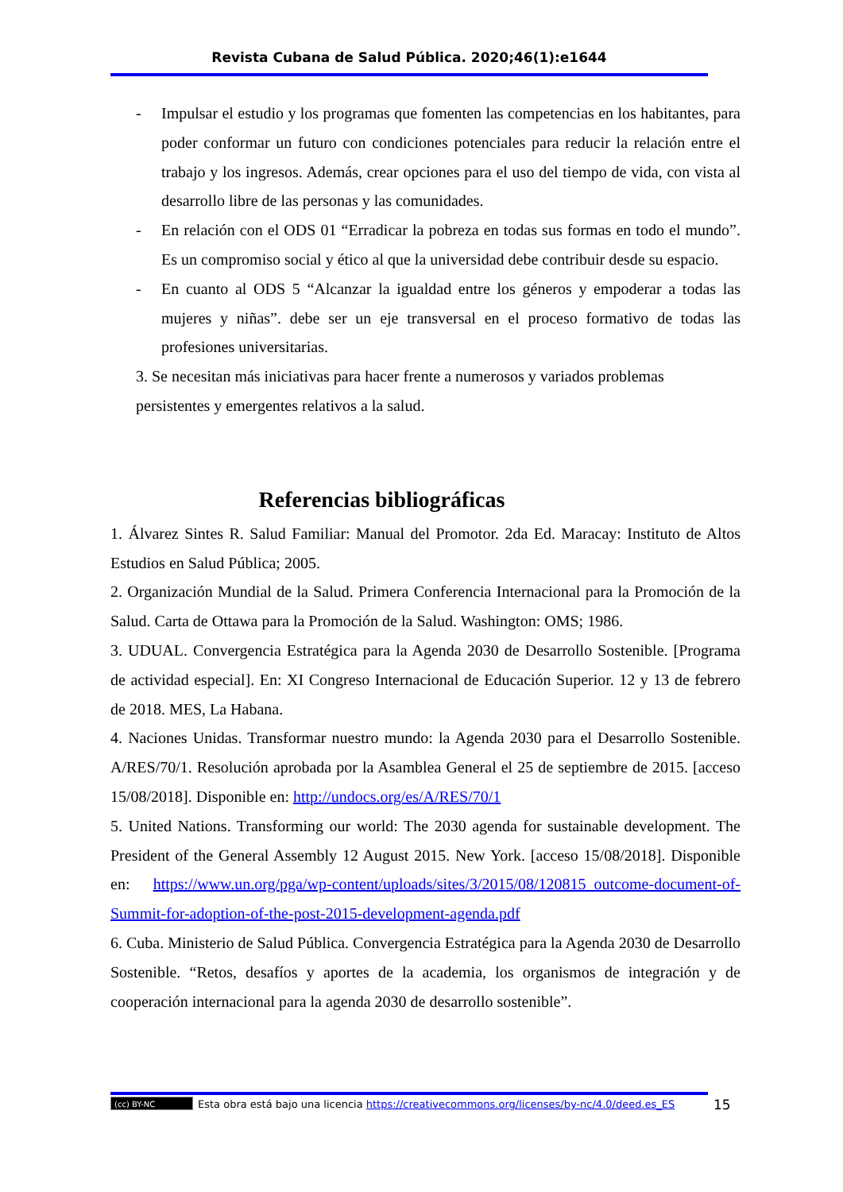Revista Cubana de Salud Pública. 2020;46(1):e1644
- Impulsar el estudio y los programas que fomenten las competencias en los habitantes, para poder conformar un futuro con condiciones potenciales para reducir la relación entre el trabajo y los ingresos. Además, crear opciones para el uso del tiempo de vida, con vista al desarrollo libre de las personas y las comunidades.
- En relación con el ODS 01 “Erradicar la pobreza en todas sus formas en todo el mundo”. Es un compromiso social y ético al que la universidad debe contribuir desde su espacio.
- En cuanto al ODS 5 “Alcanzar la igualdad entre los géneros y empoderar a todas las mujeres y niñas”. debe ser un eje transversal en el proceso formativo de todas las profesiones universitarias.
3. Se necesitan más iniciativas para hacer frente a numerosos y variados problemas
persistentes y emergentes relativos a la salud.
Referencias bibliográficas
1. Álvarez Sintes R. Salud Familiar: Manual del Promotor. 2da Ed. Maracay: Instituto de Altos Estudios en Salud Pública; 2005.
2. Organización Mundial de la Salud. Primera Conferencia Internacional para la Promoción de la Salud. Carta de Ottawa para la Promoción de la Salud. Washington: OMS; 1986.
3. UDUAL. Convergencia Estratégica para la Agenda 2030 de Desarrollo Sostenible. [Programa de actividad especial]. En: XI Congreso Internacional de Educación Superior. 12 y 13 de febrero de 2018. MES, La Habana.
4. Naciones Unidas. Transformar nuestro mundo: la Agenda 2030 para el Desarrollo Sostenible. A/RES/70/1. Resolución aprobada por la Asamblea General el 25 de septiembre de 2015. [acceso 15/08/2018]. Disponible en: http://undocs.org/es/A/RES/70/1
5. United Nations. Transforming our world: The 2030 agenda for sustainable development. The President of the General Assembly 12 August 2015. New York. [acceso 15/08/2018]. Disponible en: https://www.un.org/pga/wp-content/uploads/sites/3/2015/08/120815_outcome-document-of-Summit-for-adoption-of-the-post-2015-development-agenda.pdf
6. Cuba. Ministerio de Salud Pública. Convergencia Estratégica para la Agenda 2030 de Desarrollo Sostenible. “Retos, desafíos y aportes de la academia, los organismos de integración y de cooperación internacional para la agenda 2030 de desarrollo sostenible”.
(cc) BY-NC
Esta obra está bajo una licencia https://creativecommons.org/licenses/by-nc/4.0/deed.es_ES
15